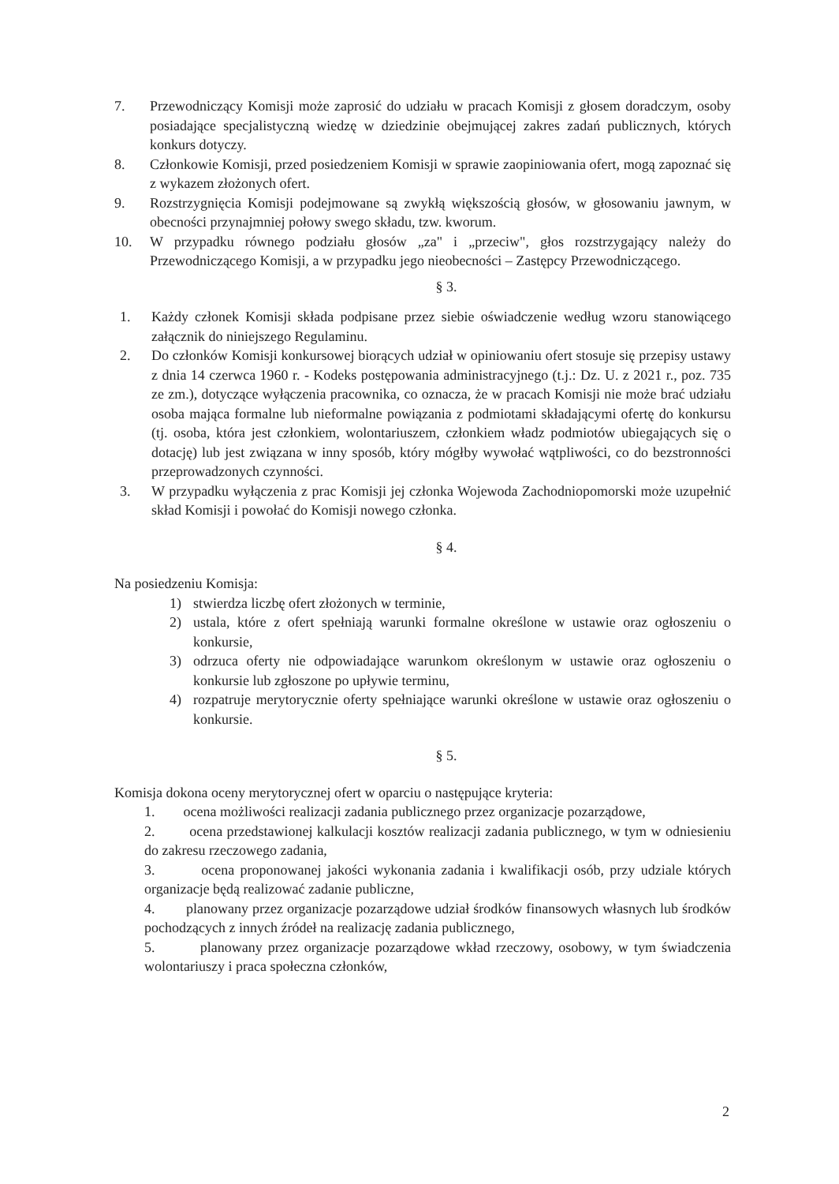7. Przewodniczący Komisji może zaprosić do udziału w pracach Komisji z głosem doradczym, osoby posiadające specjalistyczną wiedzę w dziedzinie obejmującej zakres zadań publicznych, których konkurs dotyczy.
8. Członkowie Komisji, przed posiedzeniem Komisji w sprawie zaopiniowania ofert, mogą zapoznać się z wykazem złożonych ofert.
9. Rozstrzygnięcia Komisji podejmowane są zwykłą większością głosów, w głosowaniu jawnym, w obecności przynajmniej połowy swego składu, tzw. kworum.
10. W przypadku równego podziału głosów „za" i „przeciw", głos rozstrzygający należy do Przewodniczącego Komisji, a w przypadku jego nieobecności – Zastępcy Przewodniczącego.
§ 3.
1. Każdy członek Komisji składa podpisane przez siebie oświadczenie według wzoru stanowiącego załącznik do niniejszego Regulaminu.
2. Do członków Komisji konkursowej biorących udział w opiniowaniu ofert stosuje się przepisy ustawy z dnia 14 czerwca 1960 r. - Kodeks postępowania administracyjnego (t.j.: Dz. U. z 2021 r., poz. 735 ze zm.), dotyczące wyłączenia pracownika, co oznacza, że w pracach Komisji nie może brać udziału osoba mająca formalne lub nieformalne powiązania z podmiotami składającymi ofertę do konkursu (tj. osoba, która jest członkiem, wolontariuszem, członkiem władz podmiotów ubiegających się o dotację) lub jest związana w inny sposób, który mógłby wywołać wątpliwości, co do bezstronności przeprowadzonych czynności.
3. W przypadku wyłączenia z prac Komisji jej członka Wojewoda Zachodniopomorski może uzupełnić skład Komisji i powołać do Komisji nowego członka.
§ 4.
Na posiedzeniu Komisja:
1) stwierdza liczbę ofert złożonych w terminie,
2) ustala, które z ofert spełniają warunki formalne określone w ustawie oraz ogłoszeniu o konkursie,
3) odrzuca oferty nie odpowiadające warunkom określonym w ustawie oraz ogłoszeniu o konkursie lub zgłoszone po upływie terminu,
4) rozpatruje merytorycznie oferty spełniające warunki określone w ustawie oraz ogłoszeniu o konkursie.
§ 5.
Komisja dokona oceny merytorycznej ofert w oparciu o następujące kryteria:
1. ocena możliwości realizacji zadania publicznego przez organizacje pozarządowe,
2. ocena przedstawionej kalkulacji kosztów realizacji zadania publicznego, w tym w odniesieniu do zakresu rzeczowego zadania,
3. ocena proponowanej jakości wykonania zadania i kwalifikacji osób, przy udziale których organizacje będą realizować zadanie publiczne,
4. planowany przez organizacje pozarządowe udział środków finansowych własnych lub środków pochodzących z innych źródeł na realizację zadania publicznego,
5. planowany przez organizacje pozarządowe wkład rzeczowy, osobowy, w tym świadczenia wolontariuszy i praca społeczna członków,
2